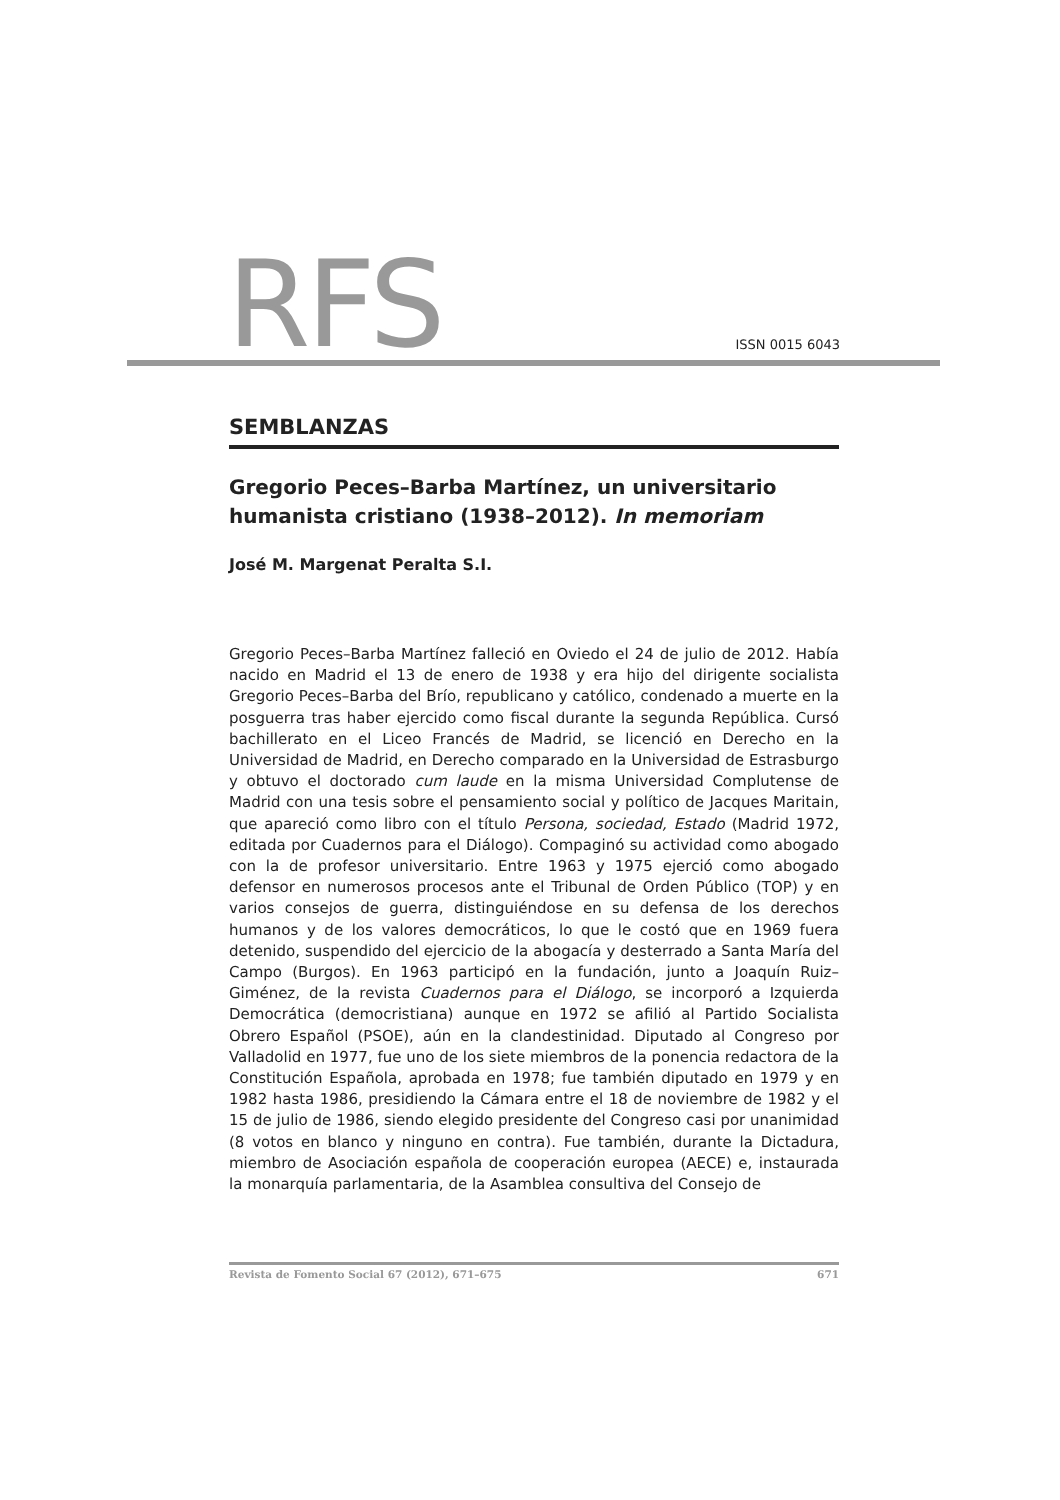RFS ISSN 0015 6043
SEMBLANZAS
Gregorio Peces–Barba Martínez, un universitario humanista cristiano (1938–2012). In memoriam
José M. Margenat Peralta S.I.
Gregorio Peces–Barba Martínez falleció en Oviedo el 24 de julio de 2012. Había nacido en Madrid el 13 de enero de 1938 y era hijo del dirigente socialista Gregorio Peces–Barba del Brío, republicano y católico, condenado a muerte en la posguerra tras haber ejercido como fiscal durante la segunda República. Cursó bachillerato en el Liceo Francés de Madrid, se licenció en Derecho en la Universidad de Madrid, en Derecho comparado en la Universidad de Estrasburgo y obtuvo el doctorado cum laude en la misma Universidad Complutense de Madrid con una tesis sobre el pensamiento social y político de Jacques Maritain, que apareció como libro con el título Persona, sociedad, Estado (Madrid 1972, editada por Cuadernos para el Diálogo). Compaginó su actividad como abogado con la de profesor universitario. Entre 1963 y 1975 ejerció como abogado defensor en numerosos procesos ante el Tribunal de Orden Público (TOP) y en varios consejos de guerra, distinguiéndose en su defensa de los derechos humanos y de los valores democráticos, lo que le costó que en 1969 fuera detenido, suspendido del ejercicio de la abogacía y desterrado a Santa María del Campo (Burgos). En 1963 participó en la fundación, junto a Joaquín Ruiz–Giménez, de la revista Cuadernos para el Diálogo, se incorporó a Izquierda Democrática (democristiana) aunque en 1972 se afilió al Partido Socialista Obrero Español (PSOE), aún en la clandestinidad. Diputado al Congreso por Valladolid en 1977, fue uno de los siete miembros de la ponencia redactora de la Constitución Española, aprobada en 1978; fue también diputado en 1979 y en 1982 hasta 1986, presidiendo la Cámara entre el 18 de noviembre de 1982 y el 15 de julio de 1986, siendo elegido presidente del Congreso casi por unanimidad (8 votos en blanco y ninguno en contra). Fue también, durante la Dictadura, miembro de Asociación española de cooperación europea (AECE) e, instaurada la monarquía parlamentaria, de la Asamblea consultiva del Consejo de
Revista de Fomento Social 67 (2012), 671–675 671